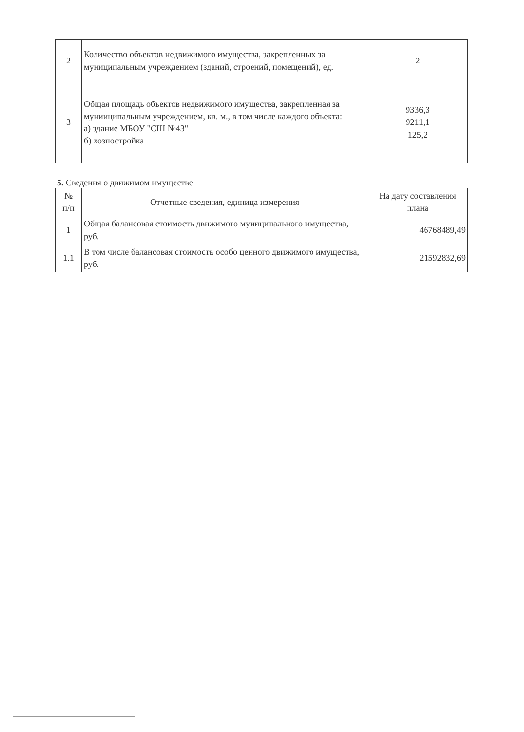| 2 | Количество объектов недвижимого имущества, закрепленных за муниципальным учреждением (зданий, строений, помещений), ед. | 2 |
| 3 | Общая площадь объектов недвижимого имущества, закрепленная за мунииципальным учреждением, кв. м., в том числе каждого объекта: а) здание МБОУ "СШ №43" б) хозпостройка | 9336,3 9211,1 125,2 |
5. Сведения о движимом имуществе
| № п/п | Отчетные сведения, единица измерения | На дату составления плана |
| --- | --- | --- |
| 1 | Общая балансовая стоимость движимого муниципального имущества, руб. | 46768489,49 |
| 1.1 | В том числе балансовая стоимость особо ценного движимого имущества, руб. | 21592832,69 |